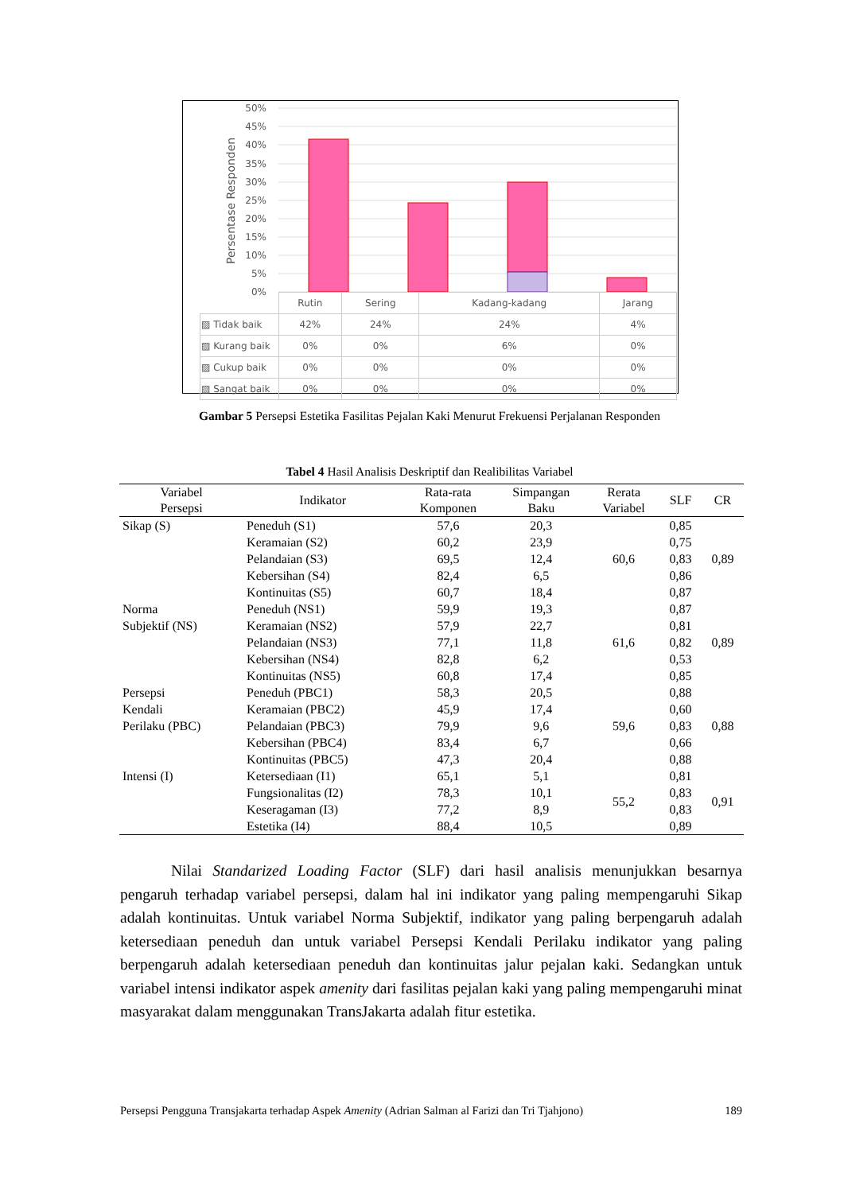50%
45%
40%
35%
30%
25%
20%
15%
10%
5%
0%
Persentase Responden
| | Rutin | Sering | Kadang-kadang | Jarang |
| ▨ Tidak baik | 42% | 24% | 24% | 4% |
| ▨ Kurang baik | 0% | 0% | 6% | 0% |
| ▨ Cukup baik | 0% | 0% | 0% | 0% |
| ▨ Sangat baik | 0% | 0% | 0% | 0% |
Gambar 5 Persepsi Estetika Fasilitas Pejalan Kaki Menurut Frekuensi Perjalanan Responden
Tabel 4 Hasil Analisis Deskriptif dan Realibilitas Variabel
| Variabel Persepsi | Indikator | Rata-rata Komponen | Simpangan Baku | Rerata Variabel | SLF | CR |
| --- | --- | --- | --- | --- | --- | --- |
| Sikap (S) | Peneduh (S1) | 57,6 | 20,3 | 60,6 | 0,85 | 0,89 |
| | Keramaian (S2) | 60,2 | 23,9 | | 0,75 | |
| | Pelandaian (S3) | 69,5 | 12,4 | | 0,83 | |
| | Kebersihan (S4) | 82,4 | 6,5 | | 0,86 | |
| | Kontinuitas (S5) | 60,7 | 18,4 | | 0,87 | |
| Norma Subjektif (NS) | Peneduh (NS1) | 59,9 | 19,3 | 61,6 | 0,87 | 0,89 |
| | Keramaian (NS2) | 57,9 | 22,7 | | 0,81 | |
| | Pelandaian (NS3) | 77,1 | 11,8 | | 0,82 | |
| | Kebersihan (NS4) | 82,8 | 6,2 | | 0,53 | |
| | Kontinuitas (NS5) | 60,8 | 17,4 | | 0,85 | |
| Persepsi Kendali Perilaku (PBC) | Peneduh (PBC1) | 58,3 | 20,5 | 59,6 | 0,88 | 0,88 |
| | Keramaian (PBC2) | 45,9 | 17,4 | | 0,60 | |
| | Pelandaian (PBC3) | 79,9 | 9,6 | | 0,83 | |
| | Kebersihan (PBC4) | 83,4 | 6,7 | | 0,66 | |
| | Kontinuitas (PBC5) | 47,3 | 20,4 | | 0,88 | |
| Intensi (I) | Ketersediaan (I1) | 65,1 | 5,1 | 55,2 | 0,81 | 0,91 |
| | Fungsionalitas (I2) | 78,3 | 10,1 | | 0,83 | |
| | Keseragaman (I3) | 77,2 | 8,9 | | 0,83 | |
| | Estetika (I4) | 88,4 | 10,5 | | 0,89 | |
Nilai Standarized Loading Factor (SLF) dari hasil analisis menunjukkan besarnya pengaruh terhadap variabel persepsi, dalam hal ini indikator yang paling mempengaruhi Sikap adalah kontinuitas. Untuk variabel Norma Subjektif, indikator yang paling berpengaruh adalah ketersediaan peneduh dan untuk variabel Persepsi Kendali Perilaku indikator yang paling berpengaruh adalah ketersediaan peneduh dan kontinuitas jalur pejalan kaki. Sedangkan untuk variabel intensi indikator aspek amenity dari fasilitas pejalan kaki yang paling mempengaruhi minat masyarakat dalam menggunakan TransJakarta adalah fitur estetika.
Persepsi Pengguna Transjakarta terhadap Aspek Amenity (Adrian Salman al Farizi dan Tri Tjahjono) 189